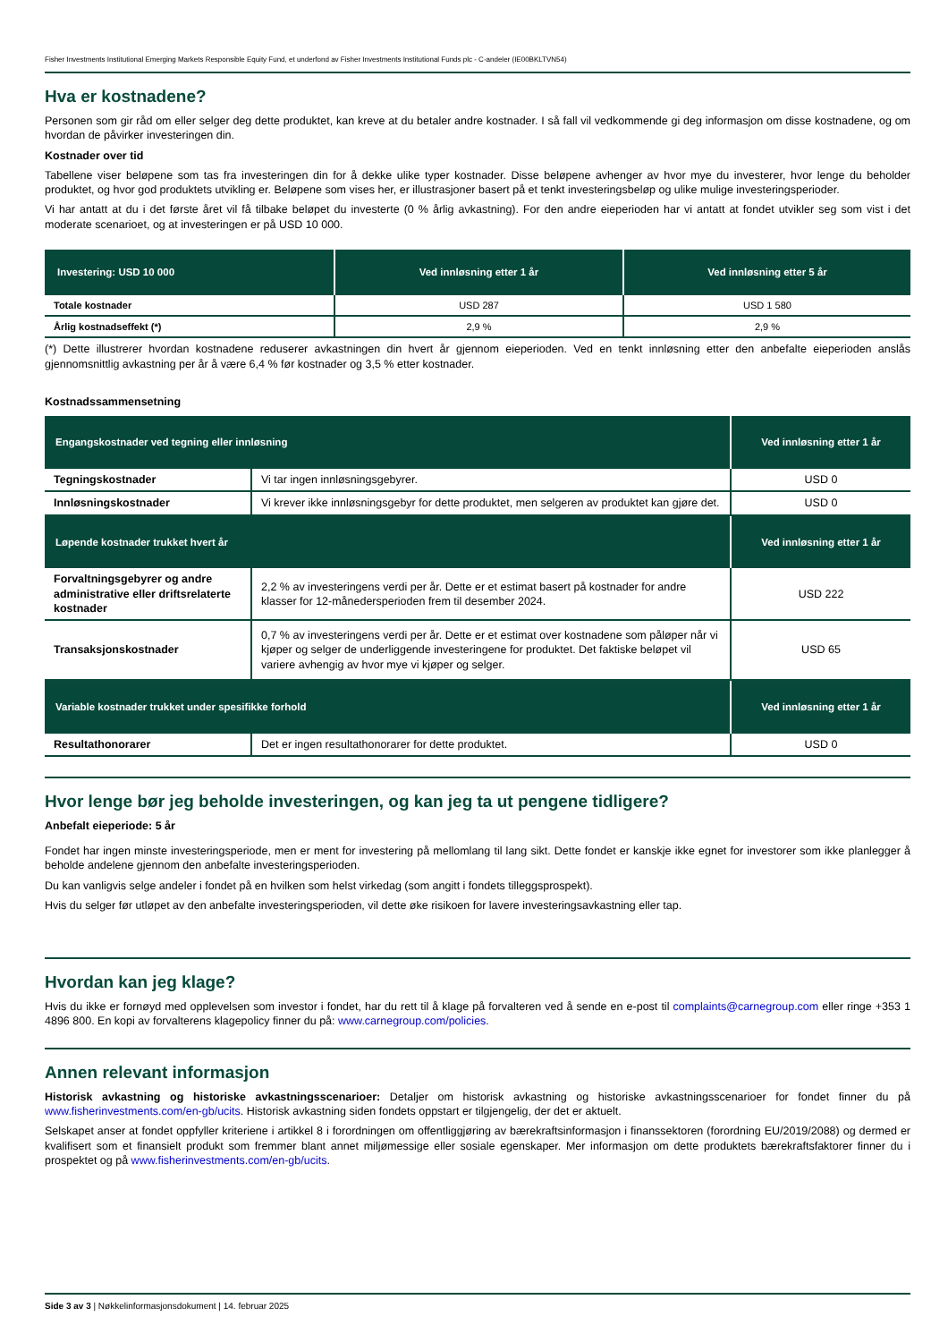Fisher Investments Institutional Emerging Markets Responsible Equity Fund, et underfond av Fisher Investments Institutional Funds plc - C-andeler (IE00BKLTVN54)
Hva er kostnadene?
Personen som gir råd om eller selger deg dette produktet, kan kreve at du betaler andre kostnader. I så fall vil vedkommende gi deg informasjon om disse kostnadene, og om hvordan de påvirker investeringen din.
Kostnader over tid
Tabellene viser beløpene som tas fra investeringen din for å dekke ulike typer kostnader. Disse beløpene avhenger av hvor mye du investerer, hvor lenge du beholder produktet, og hvor god produktets utvikling er. Beløpene som vises her, er illustrasjoner basert på et tenkt investeringsbeløp og ulike mulige investeringsperioder.
Vi har antatt at du i det første året vil få tilbake beløpet du investerte (0 % årlig avkastning). For den andre eieperioden har vi antatt at fondet utvikler seg som vist i det moderate scenarioet, og at investeringen er på USD 10 000.
| Investering: USD 10 000 | Ved innløsning etter 1 år | Ved innløsning etter 5 år |
| --- | --- | --- |
| Totale kostnader | USD 287 | USD 1 580 |
| Årlig kostnadseffekt (*) | 2,9 % | 2,9 % |
(*) Dette illustrerer hvordan kostnadene reduserer avkastningen din hvert år gjennom eieperioden. Ved en tenkt innløsning etter den anbefalte eieperioden anslås gjennomsnittlig avkastning per år å være 6,4 % før kostnader og 3,5 % etter kostnader.
Kostnadssammensetning
| Engangskostnader ved tegning eller innløsning | | Ved innløsning etter 1 år |
| --- | --- | --- |
| Tegningskostnader | Vi tar ingen innløsningsgebyrer. | USD 0 |
| Innløsningskostnader | Vi krever ikke innløsningsgebyr for dette produktet, men selgeren av produktet kan gjøre det. | USD 0 |
| Løpende kostnader trukket hvert år | | Ved innløsning etter 1 år |
| Forvaltningsgebyrer og andre administrative eller driftsrelaterte kostnader | 2,2 % av investeringens verdi per år. Dette er et estimat basert på kostnader for andre klasser for 12-månedersperioden frem til desember 2024. | USD 222 |
| Transaksjonskostnader | 0,7 % av investeringens verdi per år. Dette er et estimat over kostnadene som påløper når vi kjøper og selger de underliggende investeringene for produktet. Det faktiske beløpet vil variere avhengig av hvor mye vi kjøper og selger. | USD 65 |
| Variable kostnader trukket under spesifikke forhold | | Ved innløsning etter 1 år |
| Resultathonorarer | Det er ingen resultathonorarer for dette produktet. | USD 0 |
Hvor lenge bør jeg beholde investeringen, og kan jeg ta ut pengene tidligere?
Anbefalt eieperiode: 5 år
Fondet har ingen minste investeringsperiode, men er ment for investering på mellomlang til lang sikt. Dette fondet er kanskje ikke egnet for investorer som ikke planlegger å beholde andelene gjennom den anbefalte investeringsperioden.
Du kan vanligvis selge andeler i fondet på en hvilken som helst virkedag (som angitt i fondets tilleggsprospekt).
Hvis du selger før utløpet av den anbefalte investeringsperioden, vil dette øke risikoen for lavere investeringsavkastning eller tap.
Hvordan kan jeg klage?
Hvis du ikke er fornøyd med opplevelsen som investor i fondet, har du rett til å klage på forvalteren ved å sende en e-post til complaints@carnegroup.com eller ringe +353 1 4896 800. En kopi av forvalterens klagepolicy finner du på: www.carnegroup.com/policies.
Annen relevant informasjon
Historisk avkastning og historiske avkastningsscenarioer: Detaljer om historisk avkastning og historiske avkastningsscenarioer for fondet finner du på www.fisherinvestments.com/en-gb/ucits. Historisk avkastning siden fondets oppstart er tilgjengelig, der det er aktuelt.
Selskapet anser at fondet oppfyller kriteriene i artikkel 8 i forordningen om offentliggjøring av bærekraftsinformasjon i finanssektoren (forordning EU/2019/2088) og dermed er kvalifisert som et finansielt produkt som fremmer blant annet miljømessige eller sosiale egenskaper. Mer informasjon om dette produktets bærekraftsfaktorer finner du i prospektet og på www.fisherinvestments.com/en-gb/ucits.
Side 3 av 3 | Nøkkelinformasjonsdokument | 14. februar 2025